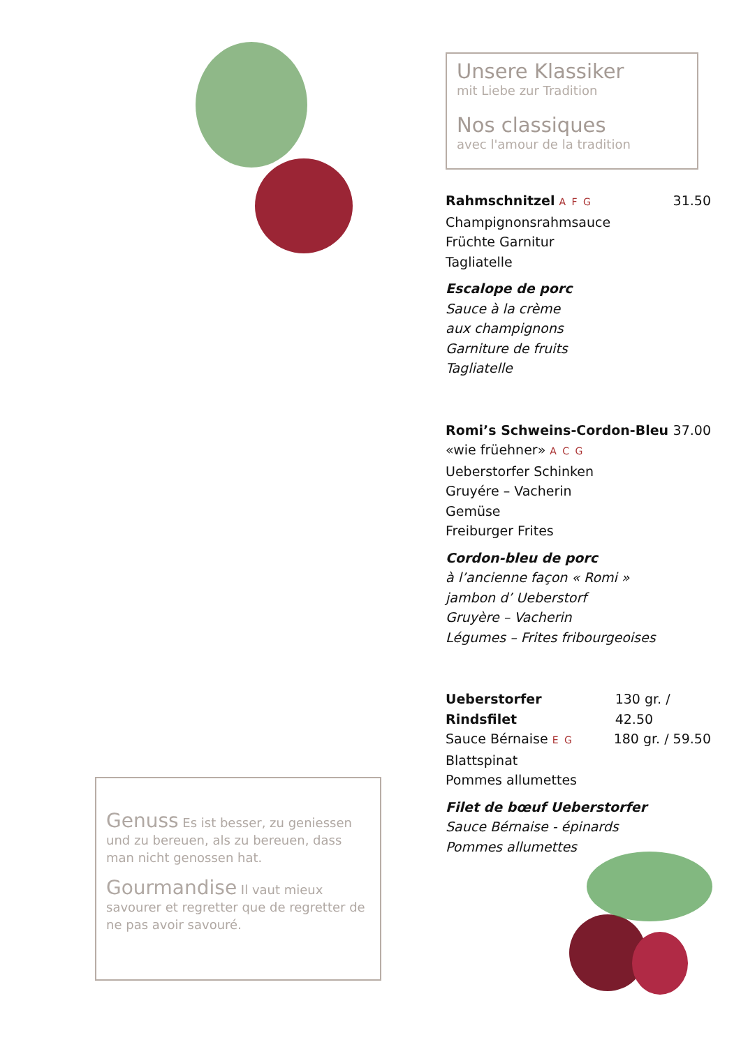Unsere Klassiker
mit Liebe zur Tradition
Nos classiques
avec l'amour de la tradition
Rahmschnitzel A F G 31.50
Champignonsrahmsauce
Früchte Garnitur
Tagliatelle
Escalope de porc
Sauce à la crème
aux champignons
Garniture de fruits
Tagliatelle
Romi’s Schweins-Cordon-Bleu 37.00
«wie früehner» A C G
Ueberstorfer Schinken
Gruyére – Vacherin
Gemüse
Freiburger Frites
Cordon-bleu de porc
à l’ancienne façon « Romi »
jambon d’ Ueberstorf
Gruyère – Vacherin
Légumes – Frites fribourgeoises
Ueberstorfer Rindsfilet 130 gr. / 42.50
Sauce Bérnaise E G 180 gr. / 59.50
Blattspinat
Pommes allumettes
Filet de bœuf Ueberstorfer
Sauce Bérnaise - épinards
Pommes allumettes
Genuss Es ist besser, zu geniessen und zu bereuen, als zu bereuen, dass man nicht genossen hat.
Gourmandise Il vaut mieux savourer et regretter que de regretter de ne pas avoir savouré.